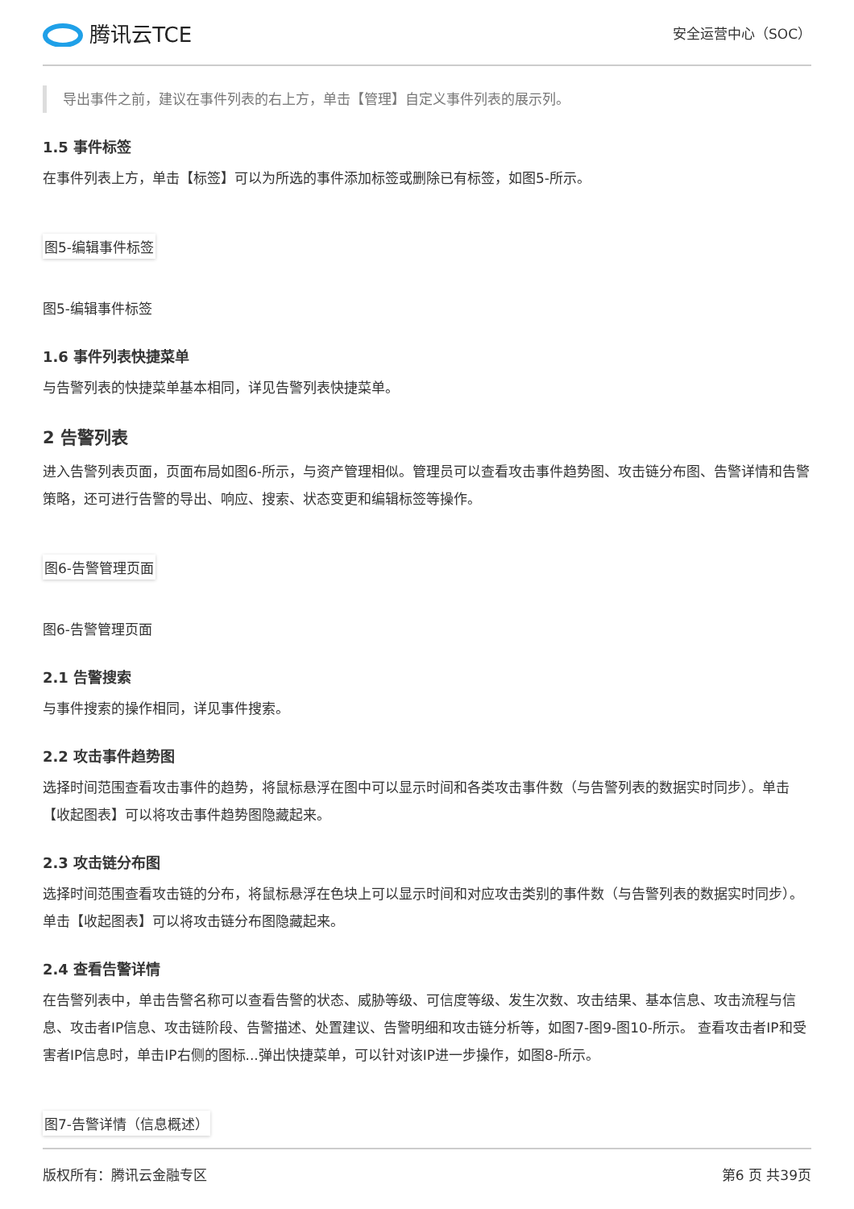腾讯云TCE
安全运营中心（SOC）
导出事件之前，建议在事件列表的右上方，单击【管理】自定义事件列表的展示列。
1.5 事件标签
在事件列表上方，单击【标签】可以为所选的事件添加标签或删除已有标签，如图5-所示。
图5-编辑事件标签
图5-编辑事件标签
1.6 事件列表快捷菜单
与告警列表的快捷菜单基本相同，详见告警列表快捷菜单。
2 告警列表
进入告警列表页面，页面布局如图6-所示，与资产管理相似。管理员可以查看攻击事件趋势图、攻击链分布图、告警详情和告警策略，还可进行告警的导出、响应、搜索、状态变更和编辑标签等操作。
图6-告警管理页面
图6-告警管理页面
2.1 告警搜索
与事件搜索的操作相同，详见事件搜索。
2.2 攻击事件趋势图
选择时间范围查看攻击事件的趋势，将鼠标悬浮在图中可以显示时间和各类攻击事件数（与告警列表的数据实时同步）。单击【收起图表】可以将攻击事件趋势图隐藏起来。
2.3 攻击链分布图
选择时间范围查看攻击链的分布，将鼠标悬浮在色块上可以显示时间和对应攻击类别的事件数（与告警列表的数据实时同步）。单击【收起图表】可以将攻击链分布图隐藏起来。
2.4 查看告警详情
在告警列表中，单击告警名称可以查看告警的状态、威胁等级、可信度等级、发生次数、攻击结果、基本信息、攻击流程与信息、攻击者IP信息、攻击链阶段、告警描述、处置建议、告警明细和攻击链分析等，如图7-图9-图10-所示。 查看攻击者IP和受害者IP信息时，单击IP右侧的图标...弹出快捷菜单，可以针对该IP进一步操作，如图8-所示。
图7-告警详情（信息概述）
版权所有：腾讯云金融专区 第6 页 共39页